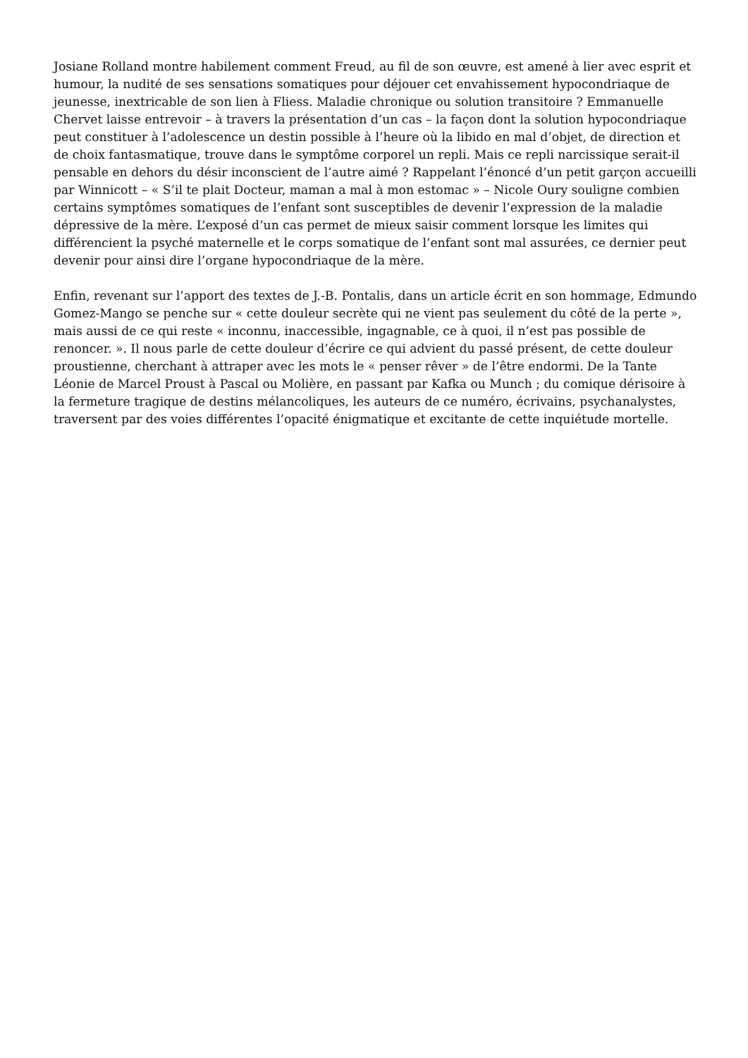Josiane Rolland montre habilement comment Freud, au fil de son œuvre, est amené à lier avec esprit et humour, la nudité de ses sensations somatiques pour déjouer cet envahissement hypocondriaque de jeunesse, inextricable de son lien à Fliess. Maladie chronique ou solution transitoire ? Emmanuelle Chervet laisse entrevoir – à travers la présentation d’un cas – la façon dont la solution hypocondriaque peut constituer à l’adolescence un destin possible à l’heure où la libido en mal d’objet, de direction et de choix fantasmatique, trouve dans le symptôme corporel un repli. Mais ce repli narcissique serait-il pensable en dehors du désir inconscient de l’autre aimé ? Rappelant l’énoncé d’un petit garçon accueilli par Winnicott – « S’il te plait Docteur, maman a mal à mon estomac » – Nicole Oury souligne combien certains symptômes somatiques de l’enfant sont susceptibles de devenir l’expression de la maladie dépressive de la mère. L’exposé d’un cas permet de mieux saisir comment lorsque les limites qui différencient la psyché maternelle et le corps somatique de l’enfant sont mal assurées, ce dernier peut devenir pour ainsi dire l’organe hypocondriaque de la mère.
Enfin, revenant sur l’apport des textes de J.-B. Pontalis, dans un article écrit en son hommage, Edmundo Gomez-Mango se penche sur « cette douleur secrète qui ne vient pas seulement du côté de la perte », mais aussi de ce qui reste « inconnu, inaccessible, ingagnable, ce à quoi, il n’est pas possible de renoncer. ». Il nous parle de cette douleur d’écrire ce qui advient du passé présent, de cette douleur proustienne, cherchant à attraper avec les mots le « penser rêver » de l’être endormi. De la Tante Léonie de Marcel Proust à Pascal ou Molière, en passant par Kafka ou Munch ; du comique dérisoire à la fermeture tragique de destins mélancoliques, les auteurs de ce numéro, écrivains, psychanalystes, traversent par des voies différentes l’opacité énigmatique et excitante de cette inquiétude mortelle.